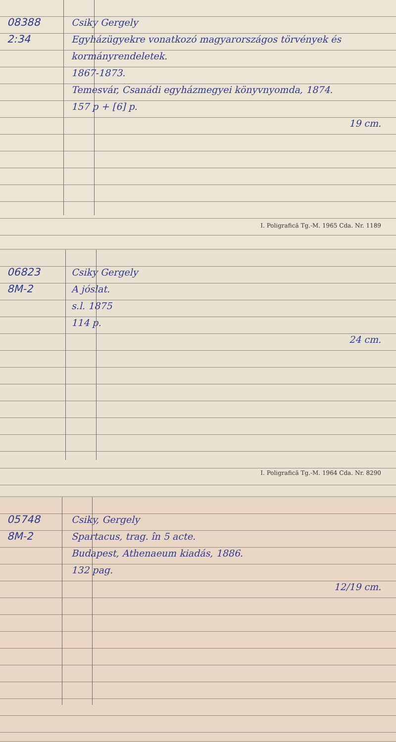08388
2:34
Csiky Gergely
Egyházügyekre vonatkozó magyarországos törvények és kormányrendeletek.
1867-1873.
Temesvár, Csanádi egyházmegyei könyvnyomda, 1874.
157 p + [6] p.
19 cm.
I. Poligrafică Tg.-M. 1965 Cda. Nr. 1189
06823
8M-2
Csiky Gergely
A jóslat.
s.l. 1875
114 p.
24 cm.
I. Poligrafică Tg.-M. 1964 Cda. Nr. 8290
05748
8M-2
Csiky, Gergely
Spartacus, trag. în 5 acte.
Budapest, Athenaeum kiadás, 1886.
132 pag.
12/19 cm.